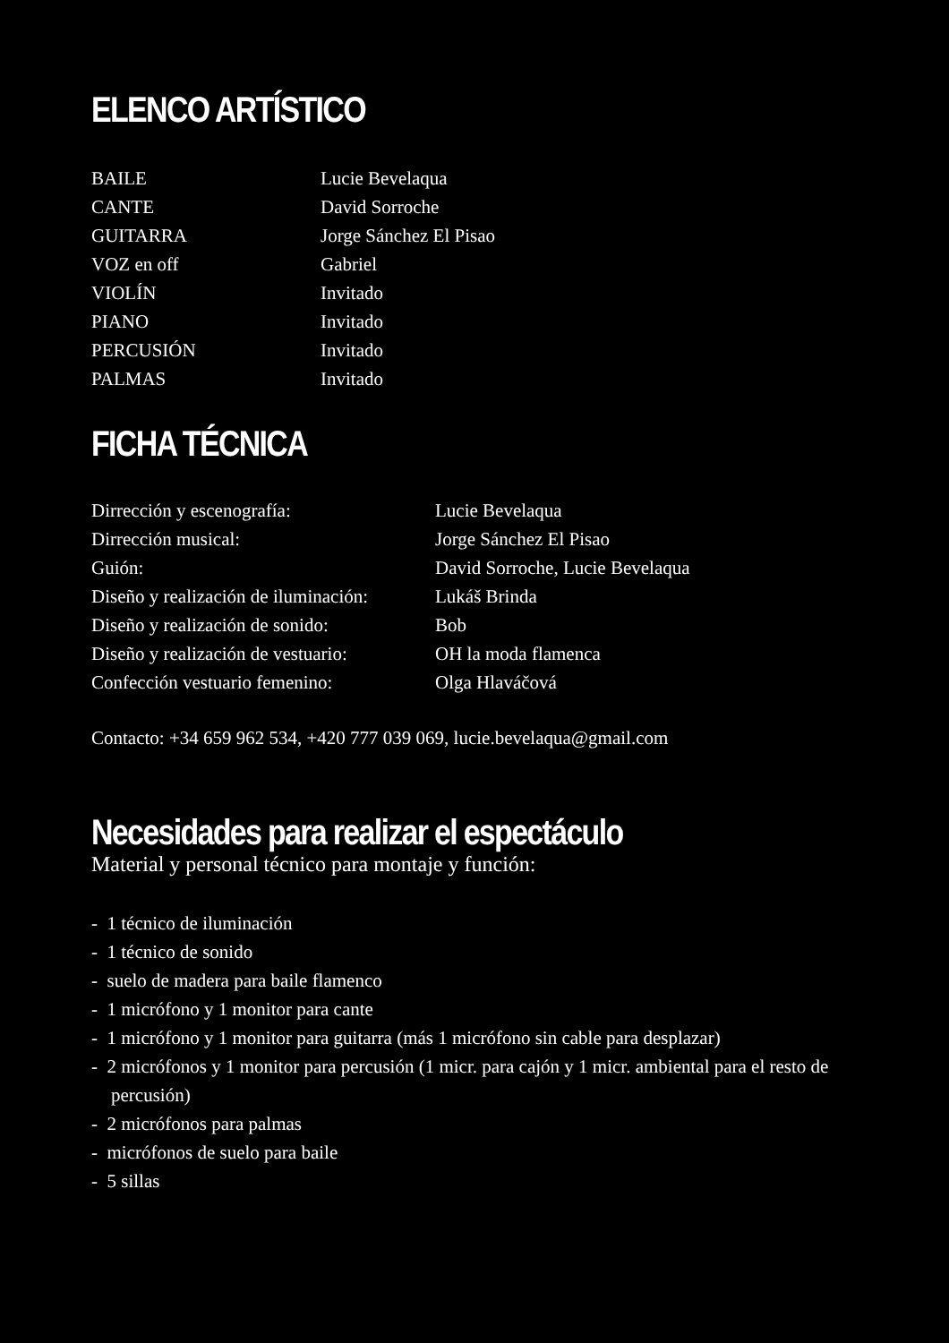ELENCO ARTÍSTICO
| BAILE | Lucie Bevelaqua |
| CANTE | David Sorroche |
| GUITARRA | Jorge Sánchez El Pisao |
| VOZ en off | Gabriel |
| VIOLÍN | Invitado |
| PIANO | Invitado |
| PERCUSIÓN | Invitado |
| PALMAS | Invitado |
FICHA TÉCNICA
| Dirrección y escenografía: | Lucie Bevelaqua |
| Dirrección musical: | Jorge Sánchez El Pisao |
| Guión: | David Sorroche, Lucie Bevelaqua |
| Diseño y realización de iluminación: | Lukáš Brinda |
| Diseño y realización de sonido: | Bob |
| Diseño y realización de vestuario: | OH la moda flamenca |
| Confección vestuario femenino: | Olga Hlaváčová |
Contacto: +34 659 962 534, +420 777 039 069, lucie.bevelaqua@gmail.com
Necesidades para realizar el espectáculo
Material y personal técnico para montaje y función:
- 1 técnico de iluminación
- 1 técnico de sonido
- suelo de madera para baile flamenco
- 1 micrófono y 1 monitor para cante
- 1 micrófono y 1 monitor para guitarra (más 1 micrófono sin cable para desplazar)
- 2 micrófonos y 1 monitor para percusión (1 micr. para cajón y 1 micr. ambiental para el resto de percusión)
- 2 micrófonos para palmas
- micrófonos de suelo para baile
- 5 sillas